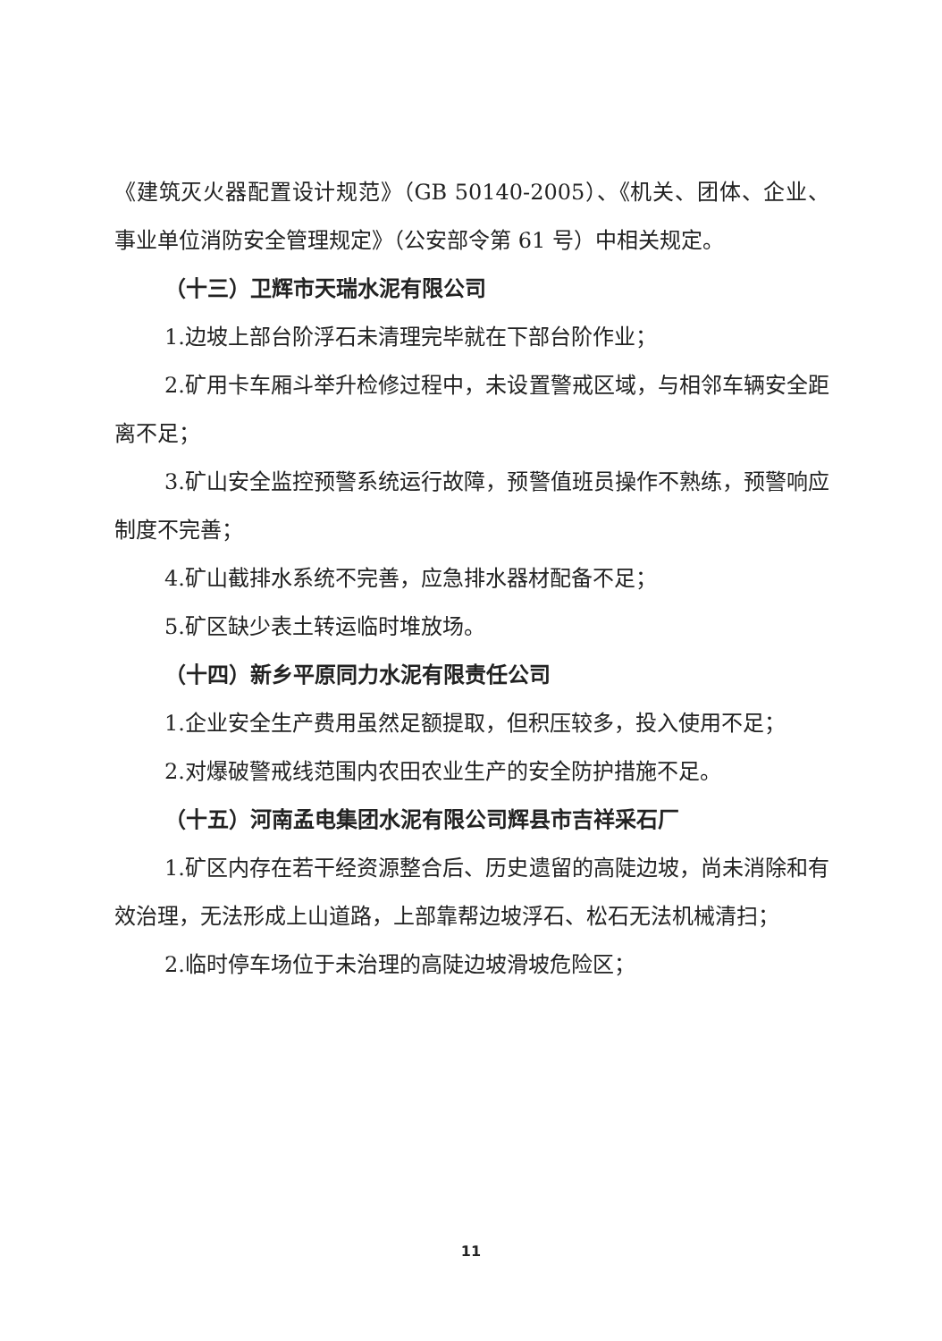《建筑灭火器配置设计规范》（GB 50140-2005）、《机关、团体、企业、事业单位消防安全管理规定》（公安部令第 61 号）中相关规定。
（十三）卫辉市天瑞水泥有限公司
1.边坡上部台阶浮石未清理完毕就在下部台阶作业；
2.矿用卡车厢斗举升检修过程中，未设置警戒区域，与相邻车辆安全距离不足；
3.矿山安全监控预警系统运行故障，预警值班员操作不熟练，预警响应制度不完善；
4.矿山截排水系统不完善，应急排水器材配备不足；
5.矿区缺少表土转运临时堆放场。
（十四）新乡平原同力水泥有限责任公司
1.企业安全生产费用虽然足额提取，但积压较多，投入使用不足；
2.对爆破警戒线范围内农田农业生产的安全防护措施不足。
（十五）河南孟电集团水泥有限公司辉县市吉祥采石厂
1.矿区内存在若干经资源整合后、历史遗留的高陡边坡，尚未消除和有效治理，无法形成上山道路，上部靠帮边坡浮石、松石无法机械清扫；
2.临时停车场位于未治理的高陡边坡滑坡危险区；
11